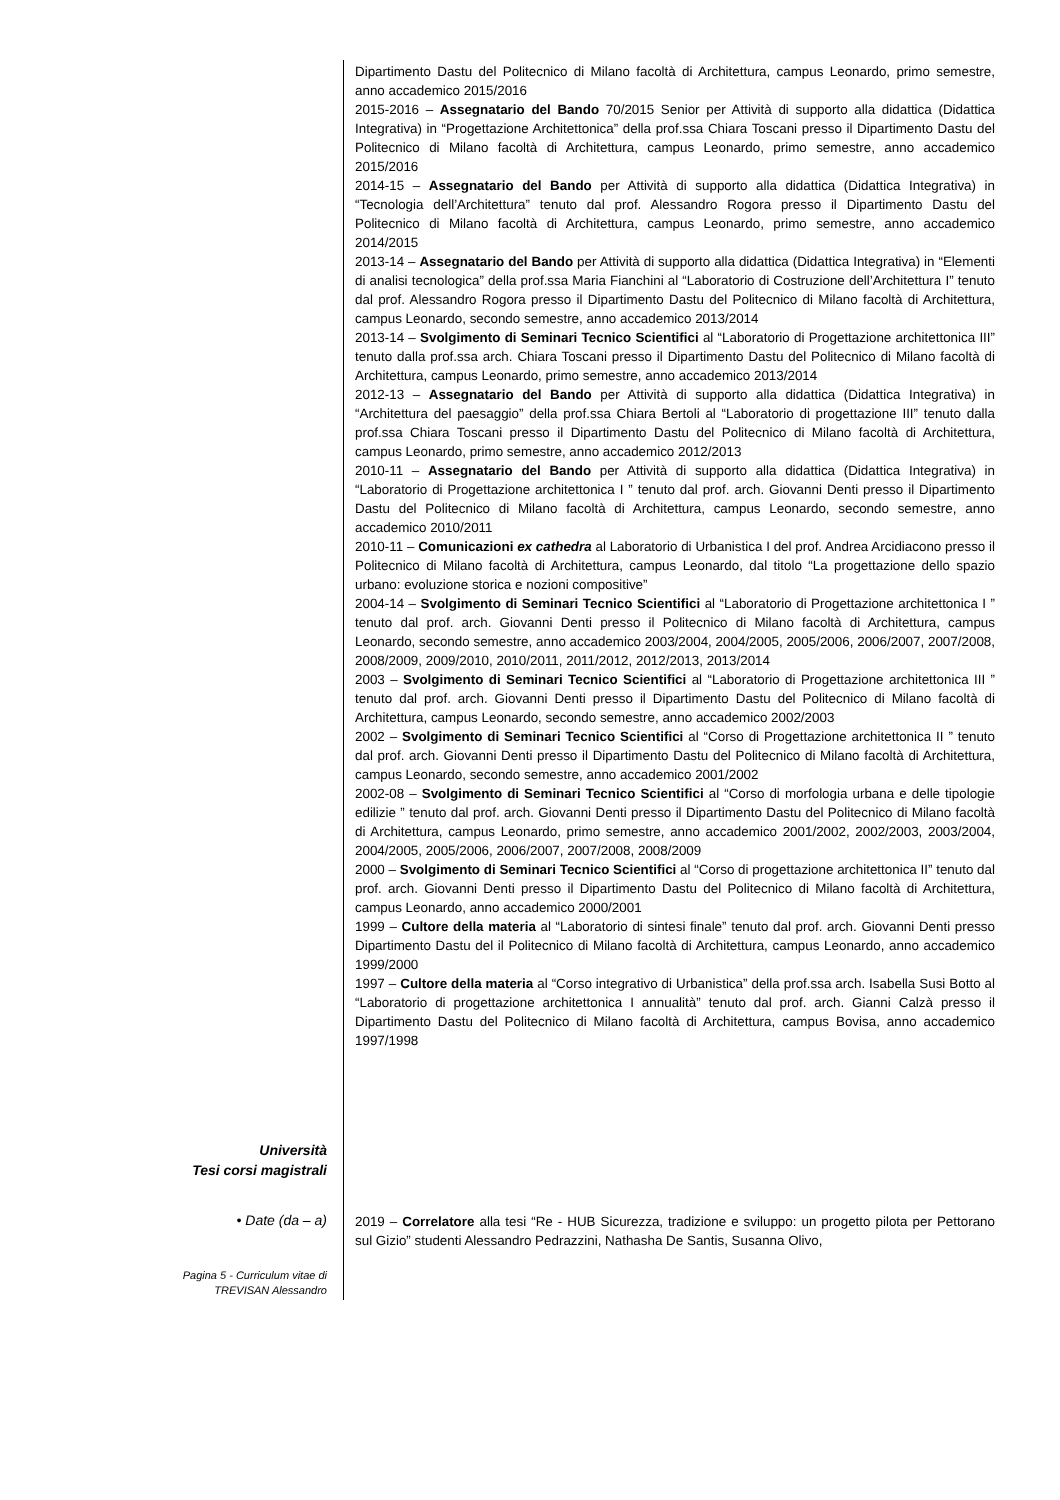Dipartimento Dastu del Politecnico di Milano facoltà di Architettura, campus Leonardo, primo semestre, anno accademico 2015/2016
2015-2016 – Assegnatario del Bando 70/2015 Senior per Attività di supporto alla didattica (Didattica Integrativa) in “Progettazione Architettonica” della prof.ssa Chiara Toscani presso il Dipartimento Dastu del Politecnico di Milano facoltà di Architettura, campus Leonardo, primo semestre, anno accademico 2015/2016
2014-15 – Assegnatario del Bando per Attività di supporto alla didattica (Didattica Integrativa) in “Tecnologia dell’Architettura” tenuto dal prof. Alessandro Rogora presso il Dipartimento Dastu del Politecnico di Milano facoltà di Architettura, campus Leonardo, primo semestre, anno accademico 2014/2015
2013-14 – Assegnatario del Bando per Attività di supporto alla didattica (Didattica Integrativa) in “Elementi di analisi tecnologica” della prof.ssa Maria Fianchini al “Laboratorio di Costruzione dell’Architettura I” tenuto dal prof. Alessandro Rogora presso il Dipartimento Dastu del Politecnico di Milano facoltà di Architettura, campus Leonardo, secondo semestre, anno accademico 2013/2014
2013-14 – Svolgimento di Seminari Tecnico Scientifici al “Laboratorio di Progettazione architettonica III” tenuto dalla prof.ssa arch. Chiara Toscani presso il Dipartimento Dastu del Politecnico di Milano facoltà di Architettura, campus Leonardo, primo semestre, anno accademico 2013/2014
2012-13 – Assegnatario del Bando per Attività di supporto alla didattica (Didattica Integrativa) in “Architettura del paesaggio” della prof.ssa Chiara Bertoli al “Laboratorio di progettazione III” tenuto dalla prof.ssa Chiara Toscani presso il Dipartimento Dastu del Politecnico di Milano facoltà di Architettura, campus Leonardo, primo semestre, anno accademico 2012/2013
2010-11 – Assegnatario del Bando per Attività di supporto alla didattica (Didattica Integrativa) in “Laboratorio di Progettazione architettonica I ” tenuto dal prof. arch. Giovanni Denti presso il Dipartimento Dastu del Politecnico di Milano facoltà di Architettura, campus Leonardo, secondo semestre, anno accademico 2010/2011
2010-11 – Comunicazioni ex cathedra al Laboratorio di Urbanistica I del prof. Andrea Arcidiacono presso il Politecnico di Milano facoltà di Architettura, campus Leonardo, dal titolo “La progettazione dello spazio urbano: evoluzione storica e nozioni compositive”
2004-14 – Svolgimento di Seminari Tecnico Scientifici al “Laboratorio di Progettazione architettonica I ” tenuto dal prof. arch. Giovanni Denti presso il Politecnico di Milano facoltà di Architettura, campus Leonardo, secondo semestre, anno accademico 2003/2004, 2004/2005, 2005/2006, 2006/2007, 2007/2008, 2008/2009, 2009/2010, 2010/2011, 2011/2012, 2012/2013, 2013/2014
2003 – Svolgimento di Seminari Tecnico Scientifici al “Laboratorio di Progettazione architettonica III ” tenuto dal prof. arch. Giovanni Denti presso il Dipartimento Dastu del Politecnico di Milano facoltà di Architettura, campus Leonardo, secondo semestre, anno accademico 2002/2003
2002 – Svolgimento di Seminari Tecnico Scientifici al “Corso di Progettazione architettonica II ” tenuto dal prof. arch. Giovanni Denti presso il Dipartimento Dastu del Politecnico di Milano facoltà di Architettura, campus Leonardo, secondo semestre, anno accademico 2001/2002
2002-08 – Svolgimento di Seminari Tecnico Scientifici al “Corso di morfologia urbana e delle tipologie edilizie ” tenuto dal prof. arch. Giovanni Denti presso il Dipartimento Dastu del Politecnico di Milano facoltà di Architettura, campus Leonardo, primo semestre, anno accademico 2001/2002, 2002/2003, 2003/2004, 2004/2005, 2005/2006, 2006/2007, 2007/2008, 2008/2009
2000 – Svolgimento di Seminari Tecnico Scientifici al “Corso di progettazione architettonica II” tenuto dal prof. arch. Giovanni Denti presso il Dipartimento Dastu del Politecnico di Milano facoltà di Architettura, campus Leonardo, anno accademico 2000/2001
1999 – Cultore della materia al “Laboratorio di sintesi finale” tenuto dal prof. arch. Giovanni Denti presso Dipartimento Dastu del il Politecnico di Milano facoltà di Architettura, campus Leonardo, anno accademico 1999/2000
1997 – Cultore della materia al “Corso integrativo di Urbanistica” della prof.ssa arch. Isabella Susi Botto al “Laboratorio di progettazione architettonica I annualità” tenuto dal prof. arch. Gianni Calzà presso il Dipartimento Dastu del Politecnico di Milano facoltà di Architettura, campus Bovisa, anno accademico 1997/1998
Università
Tesi corsi magistrali
• Date (da – a)
2019 – Correlatore alla tesi “Re - HUB Sicurezza, tradizione e sviluppo: un progetto pilota per Pettorano sul Gizio” studenti Alessandro Pedrazzini, Nathasha De Santis, Susanna Olivo,
Pagina 5 - Curriculum vitae di
TREVISAN Alessandro